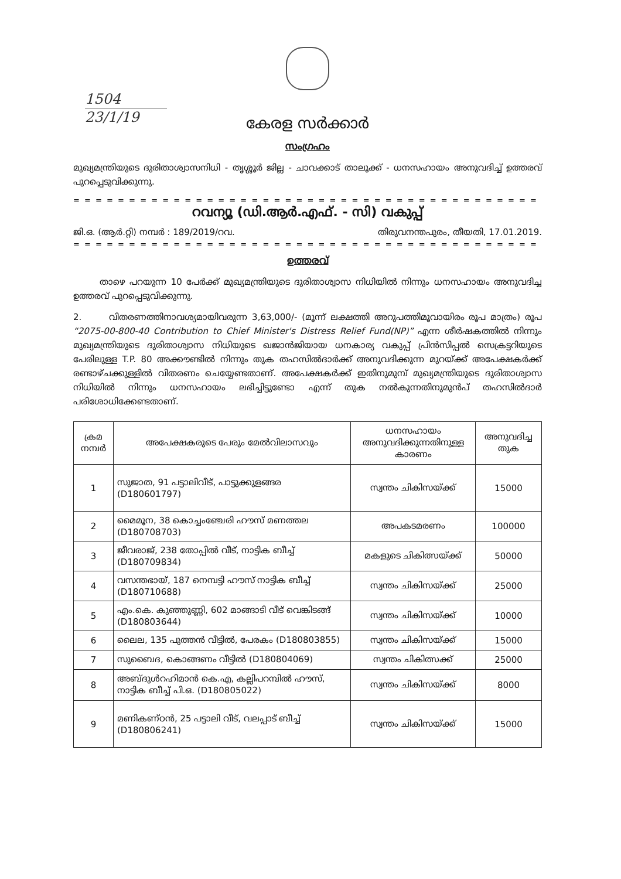1504
23/1/19
കേരള സർക്കാർ
സംഗ്രഹം
മുഖ്യമന്ത്രിയുടെ ദുരിതാശ്വാസനിധി - തൃശ്ശൂർ ജില്ല - ചാവക്കാട് താലൂക്ക് - ധനസഹായം അനുവദിച്ച് ഉത്തരവ് പുറപ്പെടുവിക്കുന്നു.
= = = = = = = = = = = = = = = = = = = = = = = = = = = = = = = = = = = = = = = = = = = = = = =
റവന്യൂ (ഡി.ആർ.എഫ്. - സി) വകുപ്പ്
ജി.ഒ. (ആർ.റ്റി) നമ്പർ : 189/2019/റവ. തിരുവനന്തപുരം, തീയതി, 17.01.2019.
= = = = = = = = = = = = = = = = = = = = = = = = = = = = = = = = = = = = = = = = = = = = = = =
ഉത്തരവ്
താഴെ പറയുന്ന 10 പേർക്ക് മുഖ്യമന്ത്രിയുടെ ദുരിതാശ്വാസ നിധിയിൽ നിന്നും ധനസഹായം അനുവദിച്ച ഉത്തരവ് പുറപ്പെടുവിക്കുന്നു.
2. വിതരണത്തിനാവശ്യമായിവരുന്ന 3,63,000/- (മൂന്ന് ലക്ഷത്തി അറുപത്തിമൂവായിരം രൂപ മാത്രം) രൂപ “2075-00-800-40 Contribution to Chief Minister's Distress Relief Fund(NP)” എന്ന ശീർഷകത്തിൽ നിന്നും മുഖ്യമന്ത്രിയുടെ ദുരിതാശ്വാസ നിധിയുടെ ഖജാൻജിയായ ധനകാര്യ വകുപ്പ് പ്രിൻസിപ്പൽ സെക്രട്ടറിയുടെ പേരിലുള്ള T.P. 80 അക്കൗണ്ടിൽ നിന്നും തുക തഹസിൽദാർക്ക് അനുവദിക്കുന്ന മുറയ്ക്ക് അപേക്ഷകർക്ക് രണ്ടാഴ്ചക്കുള്ളിൽ വിതരണം ചെയ്യേണ്ടതാണ്. അപേക്ഷകർക്ക് ഇതിനുമുമ്പ് മുഖ്യമന്ത്രിയുടെ ദുരിതാശ്വാസ നിധിയിൽ നിന്നും ധനസഹായം ലഭിച്ചിട്ടുണ്ടോ എന്ന് തുക നൽകുന്നതിനുമുൻപ് തഹസിൽദാർ പരിശോധിക്കേണ്ടതാണ്.
| ക്രമ നമ്പർ | അപേക്ഷകരുടെ പേരും മേൽവിലാസവും | ധനസഹായം അനുവദിക്കുന്നതിനുള്ള കാരണം | അനുവദിച്ച തുക |
| --- | --- | --- | --- |
| 1 | സുജാത, 91 പട്ടാലിവീട്, പാട്ടുക്കുളങ്ങര (D180601797) | സ്വന്തം ചികിസയ്ക്ക് | 15000 |
| 2 | മൈമൂന, 38 കൊച്ചംഞ്ചേരി ഹൗസ് മണത്തല (D180708703) | അപകടമരണം | 100000 |
| 3 | ജീവരാജ്, 238 തോപ്പിൽ വീട്, നാട്ടിക ബീച്ച് (D180709834) | മകളുടെ ചികിത്സയ്ക്ക് | 50000 |
| 4 | വസന്തഭായ്, 187 നെമ്പട്ടി ഹൗസ് നാട്ടിക ബീച്ച് (D180710688) | സ്വന്തം ചികിസയ്ക്ക് | 25000 |
| 5 | എം.കെ. കുഞ്ഞുണ്ണി, 602 മാങ്ങാടി വീട് വെങ്കിടങ്ങ് (D180803644) | സ്വന്തം ചികിസയ്ക്ക് | 10000 |
| 6 | ലൈല, 135 പുത്തൻ വീട്ടിൽ, പേരകം (D180803855) | സ്വന്തം ചികിസയ്ക്ക് | 15000 |
| 7 | സുബൈദ, കൊങ്ങണം വീട്ടിൽ (D180804069) | സ്വന്തം ചികിത്സക്ക് | 25000 |
| 8 | അബ്ദുൾറഹിമാൻ കെ.എ, കല്ലിപറമ്പിൽ ഹൗസ്, നാട്ടിക ബീച്ച് പി.ഒ. (D180805022) | സ്വന്തം ചികിസയ്ക്ക് | 8000 |
| 9 | മണികണ്ഠൻ, 25 പട്ടാലി വീട്, വലപ്പാട് ബീച്ച് (D180806241) | സ്വന്തം ചികിസയ്ക്ക് | 15000 |